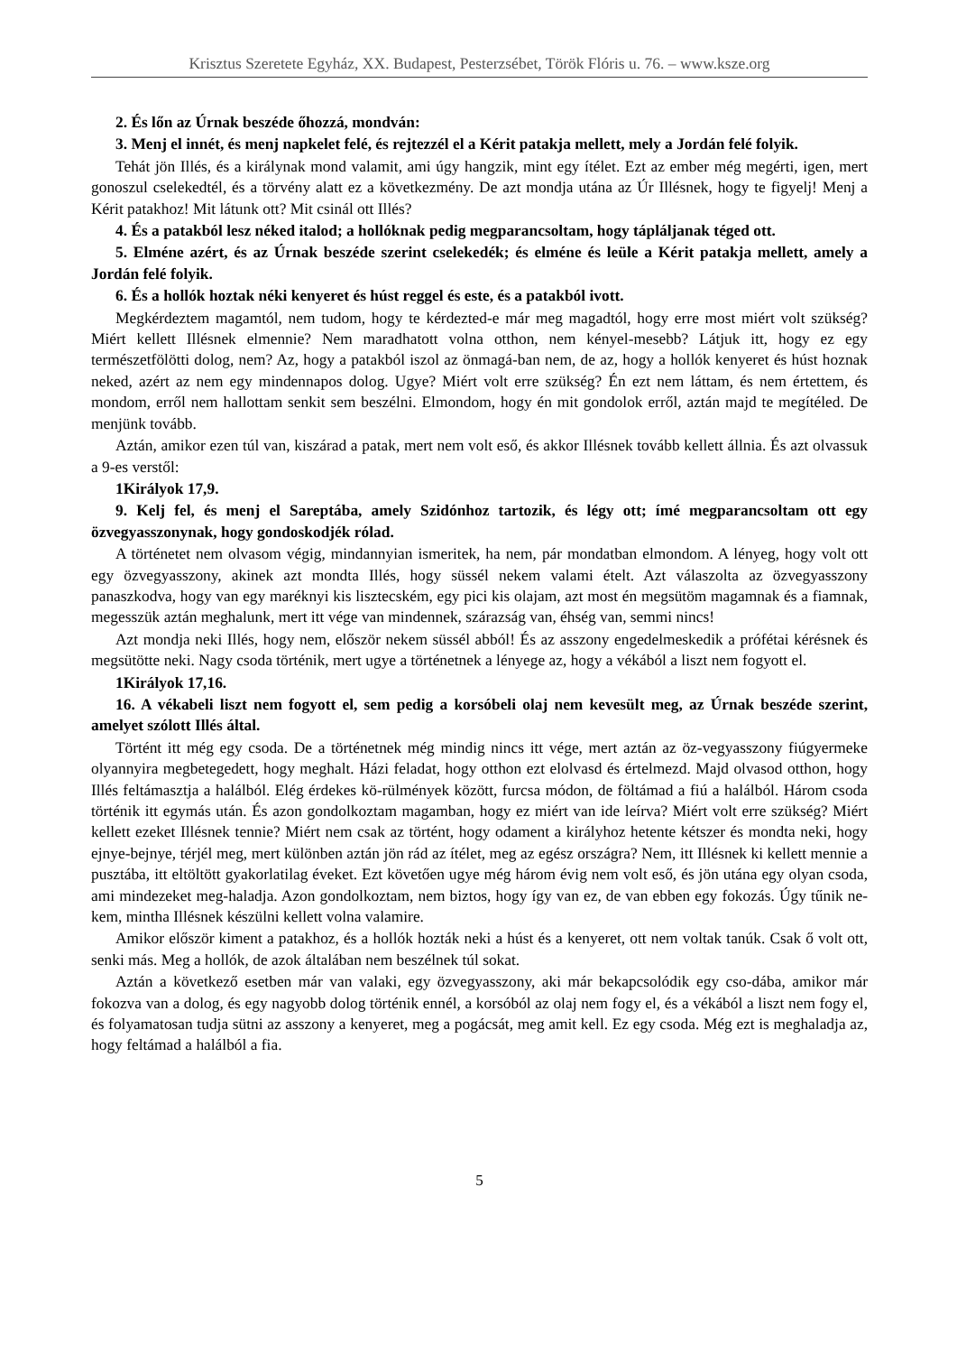Krisztus Szeretete Egyház, XX. Budapest, Pesterzsébet, Török Flóris u. 76. – www.ksze.org
2. És lőn az Úrnak beszéde őhozzá, mondván:
3. Menj el innét, és menj napkelet felé, és rejtezzél el a Kérit patakja mellett, mely a Jordán felé folyik.
Tehát jön Illés, és a királynak mond valamit, ami úgy hangzik, mint egy ítélet. Ezt az ember még megérti, igen, mert gonoszul cselekedtél, és a törvény alatt ez a következmény. De azt mondja utána az Úr Illésnek, hogy te figyelj! Menj a Kérit patakhoz! Mit látunk ott? Mit csinál ott Illés?
4. És a patakból lesz néked italod; a hollóknak pedig megparancsoltam, hogy táplál­janak téged ott.
5. Elméne azért, és az Úrnak beszéde szerint cselekedék; és elméne és leüle a Kérit patakja mellett, amely a Jordán felé folyik.
6. És a hollók hoztak néki kenyeret és húst reggel és este, és a patakból ivott.
Megkérdeztem magamtól, nem tudom, hogy te kérdezted-e már meg magadtól, hogy erre most miért volt szükség? Miért kellett Illésnek elmennie? Nem maradhatott volna otthon, nem kényel-mesebb? Látjuk itt, hogy ez egy természetfölötti dolog, nem? Az, hogy a patakból iszol az önmagá-ban nem, de az, hogy a hollók kenyeret és húst hoznak neked, azért az nem egy mindennapos dolog. Ugye? Miért volt erre szükség? Én ezt nem láttam, és nem értettem, és mondom, erről nem hallottam senkit sem beszélni. Elmondom, hogy én mit gondolok erről, aztán majd te megítéled. De menjünk tovább.
Aztán, amikor ezen túl van, kiszárad a patak, mert nem volt eső, és akkor Illésnek tovább kellett állnia. És azt olvassuk a 9-es verstől:
1Királyok 17,9.
9. Kelj fel, és menj el Sareptába, amely Szidónhoz tartozik, és légy ott; ímé megparancsoltam ott egy özvegyasszonynak, hogy gondoskodjék rólad.
A történetet nem olvasom végig, mindannyian ismeritek, ha nem, pár mondatban elmondom. A lényeg, hogy volt ott egy özvegyasszony, akinek azt mondta Illés, hogy süssél nekem valami ételt. Azt válaszolta az özvegyasszony panaszkodva, hogy van egy maréknyi kis lisztecském, egy pici kis olajam, azt most én megsütöm magamnak és a fiamnak, megesszük aztán meghalunk, mert itt vége van mindennek, szárazság van, éhség van, semmi nincs!
Azt mondja neki Illés, hogy nem, először nekem süssél abból! És az asszony engedelmeskedik a prófétai kérésnek és megsütötte neki. Nagy csoda történik, mert ugye a történetnek a lényege az, hogy a vékából a liszt nem fogyott el.
1Királyok 17,16.
16. A vékabeli liszt nem fogyott el, sem pedig a korsóbeli olaj nem kevesült meg, az Úrnak beszéde szerint, amelyet szólott Illés által.
Történt itt még egy csoda. De a történetnek még mindig nincs itt vége, mert aztán az öz-vegyasszony fiúgyermeke olyannyira megbetegedett, hogy meghalt. Házi feladat, hogy otthon ezt elolvasd és értelmezd. Majd olvasod otthon, hogy Illés feltámasztja a halálból. Elég érdekes kö-rülmények között, furcsa módon, de föltámad a fiú a halálból. Három csoda történik itt egymás után. És azon gondolkoztam magamban, hogy ez miért van ide leírva? Miért volt erre szükség? Miért kellett ezeket Illésnek tennie? Miért nem csak az történt, hogy odament a királyhoz hetente kétszer és mondta neki, hogy ejnye-bejnye, térjél meg, mert különben aztán jön rád az ítélet, meg az egész országra? Nem, itt Illésnek ki kellett mennie a pusztába, itt eltöltött gyakorlatilag éveket. Ezt követően ugye még három évig nem volt eső, és jön utána egy olyan csoda, ami mindezeket meg-haladja. Azon gondolkoztam, nem biztos, hogy így van ez, de van ebben egy fokozás. Úgy tűnik ne-kem, mintha Illésnek készülni kellett volna valamire.
Amikor először kiment a patakhoz, és a hollók hozták neki a húst és a kenyeret, ott nem voltak tanúk. Csak ő volt ott, senki más. Meg a hollók, de azok általában nem beszélnek túl sokat.
Aztán a következő esetben már van valaki, egy özvegyasszony, aki már bekapcsolódik egy cso-dába, amikor már fokozva van a dolog, és egy nagyobb dolog történik ennél, a korsóból az olaj nem fogy el, és a vékából a liszt nem fogy el, és folyamatosan tudja sütni az asszony a kenyeret, meg a pogácsát, meg amit kell. Ez egy csoda. Még ezt is meghaladja az, hogy feltámad a halálból a fia.
5